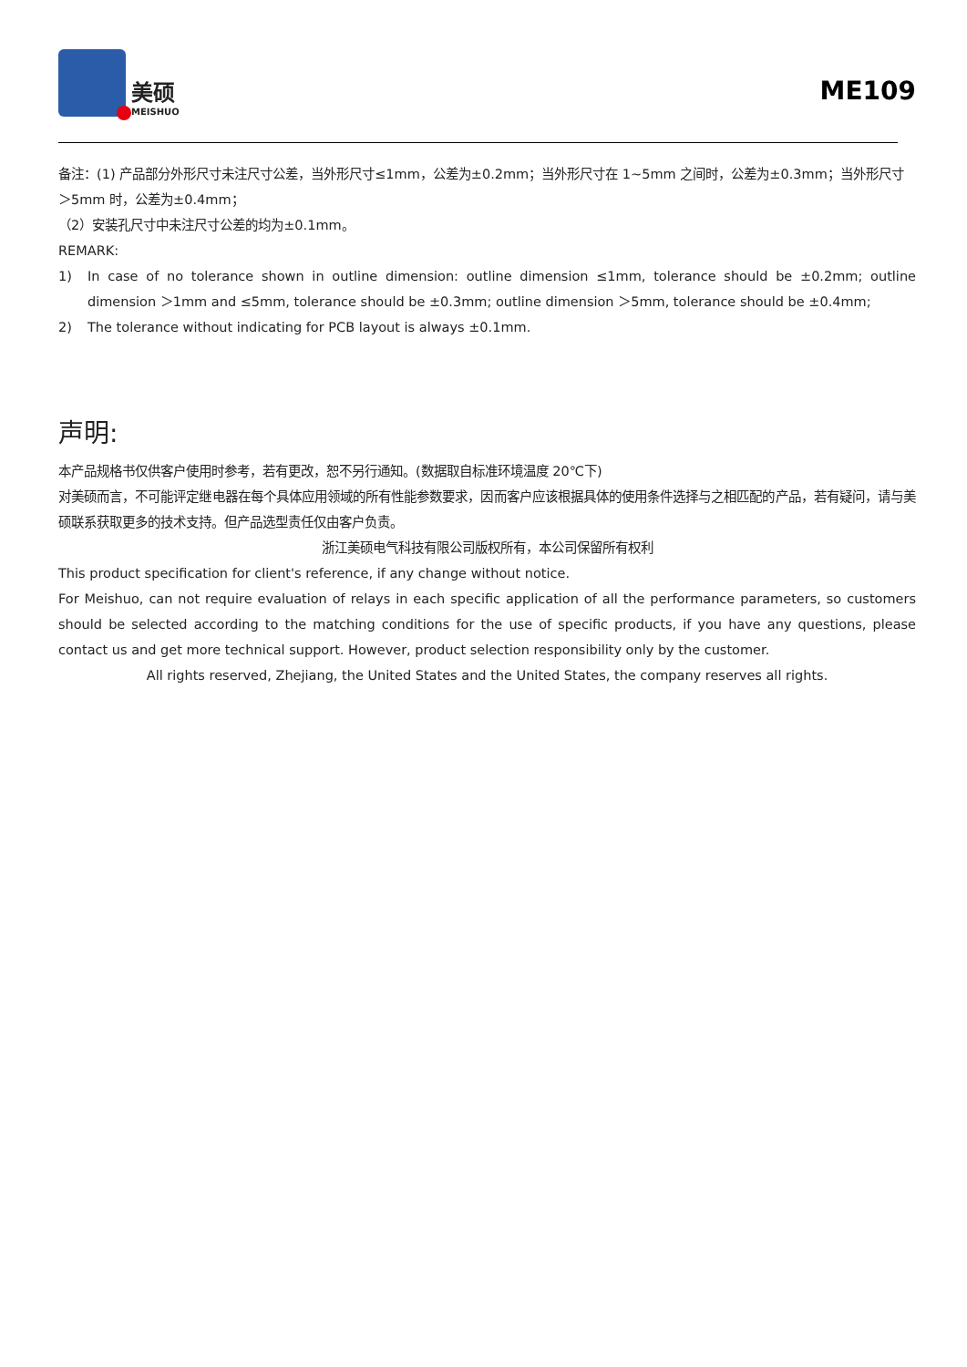美硕
MEISHUO
ME109
备注：(1) 产品部分外形尺寸未注尺寸公差，当外形尺寸≤1mm，公差为±0.2mm；当外形尺寸在 1~5mm 之间时，公差为±0.3mm；当外形尺寸＞5mm 时，公差为±0.4mm；
（2）安装孔尺寸中未注尺寸公差的均为±0.1mm。
REMARK:
1) In case of no tolerance shown in outline dimension: outline dimension ≤1mm, tolerance should be ±0.2mm; outline dimension ＞1mm and ≤5mm, tolerance should be ±0.3mm; outline dimension ＞5mm, tolerance should be ±0.4mm;
2) The tolerance without indicating for PCB layout is always ±0.1mm.
声明:
本产品规格书仅供客户使用时参考，若有更改，恕不另行通知。(数据取自标准环境温度 20℃下)
对美硕而言，不可能评定继电器在每个具体应用领域的所有性能参数要求，因而客户应该根据具体的使用条件选择与之相匹配的产品，若有疑问，请与美硕联系获取更多的技术支持。但产品选型责任仅由客户负责。
浙江美硕电气科技有限公司版权所有，本公司保留所有权利
This product specification for client's reference, if any change without notice.
For Meishuo, can not require evaluation of relays in each specific application of all the performance parameters, so customers should be selected according to the matching conditions for the use of specific products, if you have any questions, please contact us and get more technical support. However, product selection responsibility only by the customer.
All rights reserved, Zhejiang, the United States and the United States, the company reserves all rights.